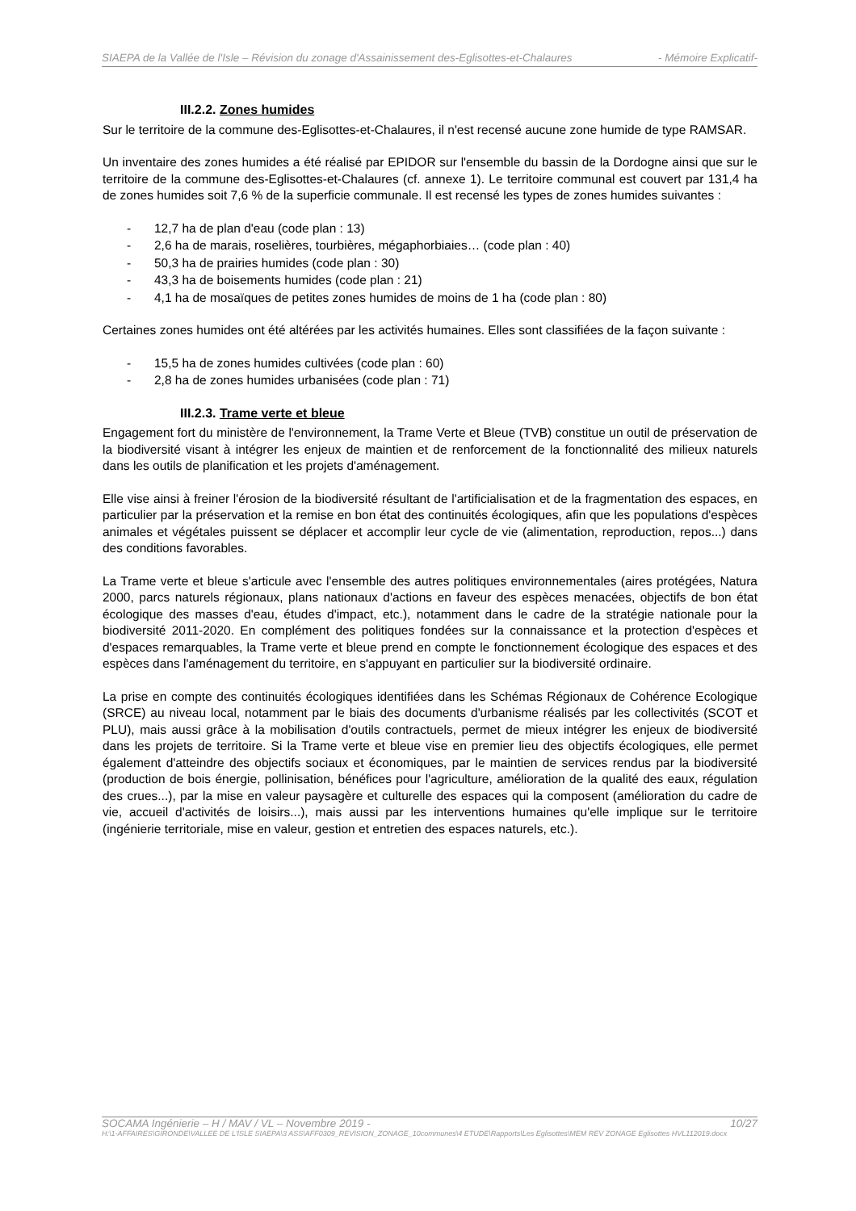SIAEPA de la Vallée de l'Isle – Révision du zonage d'Assainissement des-Eglisottes-et-Chalaures - Mémoire Explicatif-
III.2.2. Zones humides
Sur le territoire de la commune des-Eglisottes-et-Chalaures, il n'est recensé aucune zone humide de type RAMSAR.
Un inventaire des zones humides a été réalisé par EPIDOR sur l'ensemble du bassin de la Dordogne ainsi que sur le territoire de la commune des-Eglisottes-et-Chalaures (cf. annexe 1). Le territoire communal est couvert par 131,4 ha de zones humides soit 7,6 % de la superficie communale. Il est recensé les types de zones humides suivantes :
- 12,7 ha de plan d'eau (code plan : 13)
- 2,6 ha de marais, roselières, tourbières, mégaphorbiaies… (code plan : 40)
- 50,3 ha de prairies humides (code plan : 30)
- 43,3 ha de boisements humides (code plan : 21)
- 4,1 ha de mosaïques de petites zones humides de moins de 1 ha (code plan : 80)
Certaines zones humides ont été altérées par les activités humaines. Elles sont classifiées de la façon suivante :
- 15,5 ha de zones humides cultivées (code plan : 60)
- 2,8 ha de zones humides urbanisées (code plan : 71)
III.2.3. Trame verte et bleue
Engagement fort du ministère de l'environnement, la Trame Verte et Bleue (TVB) constitue un outil de préservation de la biodiversité visant à intégrer les enjeux de maintien et de renforcement de la fonctionnalité des milieux naturels dans les outils de planification et les projets d'aménagement.
Elle vise ainsi à freiner l'érosion de la biodiversité résultant de l'artificialisation et de la fragmentation des espaces, en particulier par la préservation et la remise en bon état des continuités écologiques, afin que les populations d'espèces animales et végétales puissent se déplacer et accomplir leur cycle de vie (alimentation, reproduction, repos...) dans des conditions favorables.
La Trame verte et bleue s'articule avec l'ensemble des autres politiques environnementales (aires protégées, Natura 2000, parcs naturels régionaux, plans nationaux d'actions en faveur des espèces menacées, objectifs de bon état écologique des masses d'eau, études d'impact, etc.), notamment dans le cadre de la stratégie nationale pour la biodiversité 2011-2020. En complément des politiques fondées sur la connaissance et la protection d'espèces et d'espaces remarquables, la Trame verte et bleue prend en compte le fonctionnement écologique des espaces et des espèces dans l'aménagement du territoire, en s'appuyant en particulier sur la biodiversité ordinaire.
La prise en compte des continuités écologiques identifiées dans les Schémas Régionaux de Cohérence Ecologique (SRCE) au niveau local, notamment par le biais des documents d'urbanisme réalisés par les collectivités (SCOT et PLU), mais aussi grâce à la mobilisation d'outils contractuels, permet de mieux intégrer les enjeux de biodiversité dans les projets de territoire. Si la Trame verte et bleue vise en premier lieu des objectifs écologiques, elle permet également d'atteindre des objectifs sociaux et économiques, par le maintien de services rendus par la biodiversité (production de bois énergie, pollinisation, bénéfices pour l'agriculture, amélioration de la qualité des eaux, régulation des crues...), par la mise en valeur paysagère et culturelle des espaces qui la composent (amélioration du cadre de vie, accueil d'activités de loisirs...), mais aussi par les interventions humaines qu'elle implique sur le territoire (ingénierie territoriale, mise en valeur, gestion et entretien des espaces naturels, etc.).
SOCAMA Ingénierie – H / MAV / VL – Novembre 2019 - 10/27
H:\1-AFFAIRES\GIRONDE\VALLEE DE L'ISLE SIAEPA\3 ASS\AFF0309_REVISION_ZONAGE_10communes\4 ETUDE\Rapports\Les Eglisottes\MEM REV ZONAGE Eglisottes HVL112019.docx